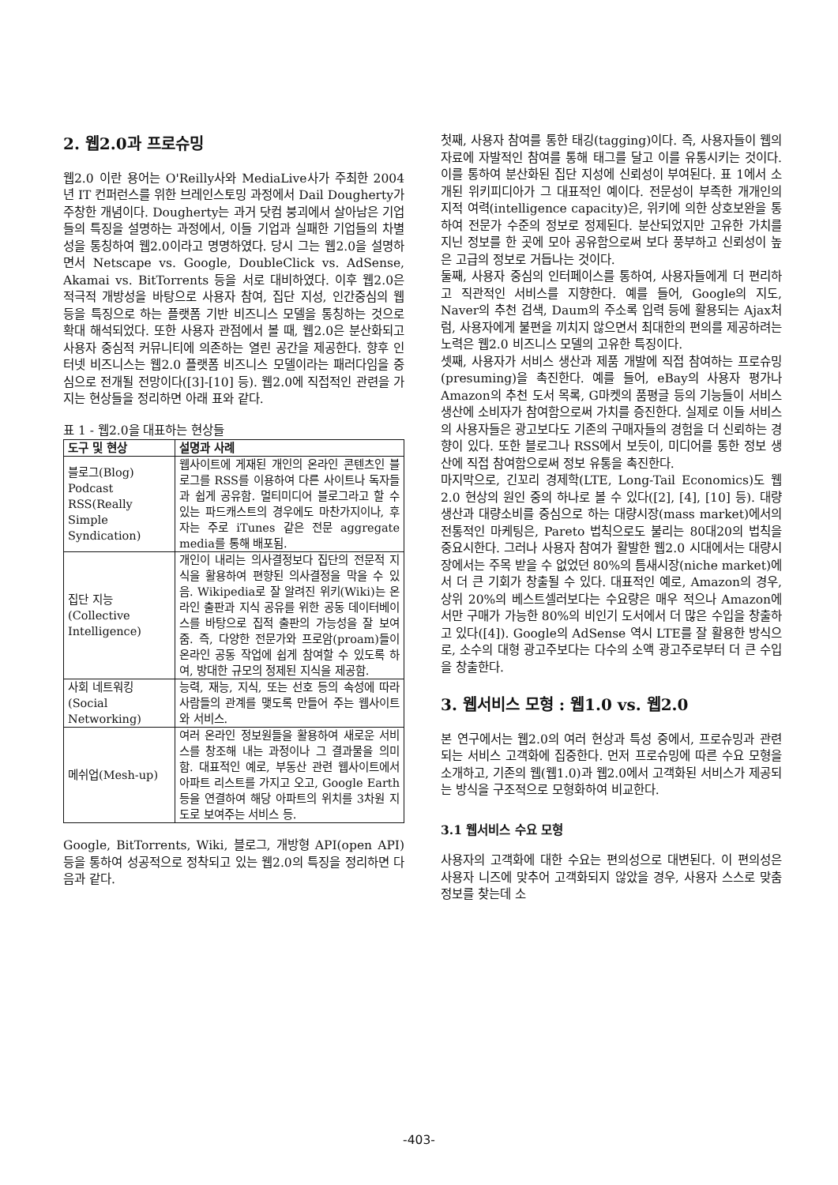2. 웹2.0과 프로슈밍
웹2.0 이란 용어는 O'Reilly사와 MediaLive사가 주최한 2004년 IT 컨퍼런스를 위한 브레인스토밍 과정에서 Dail Dougherty가 주창한 개념이다. Dougherty는 과거 닷컴 붕괴에서 살아남은 기업들의 특징을 설명하는 과정에서, 이들 기업과 실패한 기업들의 차별성을 통칭하여 웹2.0이라고 명명하였다. 당시 그는 웹2.0을 설명하면서 Netscape vs. Google, DoubleClick vs. AdSense, Akamai vs. BitTorrents 등을 서로 대비하였다. 이후 웹2.0은 적극적 개방성을 바탕으로 사용자 참여, 집단 지성, 인간중심의 웹 등을 특징으로 하는 플랫폼 기반 비즈니스 모델을 통칭하는 것으로 확대 해석되었다. 또한 사용자 관점에서 볼 때, 웹2.0은 분산화되고 사용자 중심적 커뮤니티에 의존하는 열린 공간을 제공한다. 향후 인터넷 비즈니스는 웹2.0 플랫폼 비즈니스 모델이라는 패러다임을 중심으로 전개될 전망이다([3]-[10] 등). 웹2.0에 직접적인 관련을 가지는 현상들을 정리하면 아래 표와 같다.
표 1 - 웹2.0을 대표하는 현상들
| 도구 및 현상 | 설명과 사례 |
| --- | --- |
| 블로그(Blog) Podcast RSS(Really Simple Syndication) | 웹사이트에 게재된 개인의 온라인 콘텐츠인 블로그를 RSS를 이용하여 다른 사이트나 독자들과 쉽게 공유함. 멀티미디어 블로그라고 할 수 있는 파드캐스트의 경우에도 마찬가지이나, 후자는 주로 iTunes 같은 전문 aggregate media를 통해 배포됨. |
| 집단 지능 (Collective Intelligence) | 개인이 내리는 의사결정보다 집단의 전문적 지식을 활용하여 편향된 의사결정을 막을 수 있음. Wikipedia로 잘 알려진 위키(Wiki)는 온라인 출판과 지식 공유를 위한 공동 데이터베이스를 바탕으로 집적 출판의 가능성을 잘 보여줌. 즉, 다양한 전문가와 프로암(proam)들이 온라인 공동 작업에 쉽게 참여할 수 있도록 하여, 방대한 규모의 정제된 지식을 제공함. |
| 사회 네트워킹 (Social Networking) | 능력, 재능, 지식, 또는 선호 등의 속성에 따라 사람들의 관계를 맺도록 만들어 주는 웹사이트와 서비스. |
| 메쉬업(Mesh-up) | 여러 온라인 정보원들을 활용하여 새로운 서비스를 창조해 내는 과정이나 그 결과물을 의미함. 대표적인 예로, 부동산 관련 웹사이트에서 아파트 리스트를 가지고 오고, Google Earth 등을 연결하여 해당 아파트의 위치를 3차원 지도로 보여주는 서비스 등. |
Google, BitTorrents, Wiki, 블로그, 개방형 API(open API) 등을 통하여 성공적으로 정착되고 있는 웹2.0의 특징을 정리하면 다음과 같다.
첫째, 사용자 참여를 통한 태깅(tagging)이다. 즉, 사용자들이 웹의 자료에 자발적인 참여를 통해 태그를 달고 이를 유통시키는 것이다. 이를 통하여 분산화된 집단 지성에 신뢰성이 부여된다. 표 1에서 소개된 위키피디아가 그 대표적인 예이다. 전문성이 부족한 개개인의 지적 여력(intelligence capacity)은, 위키에 의한 상호보완을 통하여 전문가 수준의 정보로 정제된다. 분산되었지만 고유한 가치를 지닌 정보를 한 곳에 모아 공유함으로써 보다 풍부하고 신뢰성이 높은 고급의 정보로 거듭나는 것이다.
둘째, 사용자 중심의 인터페이스를 통하여, 사용자들에게 더 편리하고 직관적인 서비스를 지향한다. 예를 들어, Google의 지도, Naver의 추천 검색, Daum의 주소록 입력 등에 활용되는 Ajax처럼, 사용자에게 불편을 끼치지 않으면서 최대한의 편의를 제공하려는 노력은 웹2.0 비즈니스 모델의 고유한 특징이다.
셋째, 사용자가 서비스 생산과 제품 개발에 직접 참여하는 프로슈밍(presuming)을 촉진한다. 예를 들어, eBay의 사용자 평가나 Amazon의 추천 도서 목록, G마켓의 품평글 등의 기능들이 서비스 생산에 소비자가 참여함으로써 가치를 증진한다. 실제로 이들 서비스의 사용자들은 광고보다도 기존의 구매자들의 경험을 더 신뢰하는 경향이 있다. 또한 블로그나 RSS에서 보듯이, 미디어를 통한 정보 생산에 직접 참여함으로써 정보 유통을 촉진한다.
마지막으로, 긴꼬리 경제학(LTE, Long-Tail Economics)도 웹2.0 현상의 원인 중의 하나로 볼 수 있다([2], [4], [10] 등). 대량생산과 대량소비를 중심으로 하는 대량시장(mass market)에서의 전통적인 마케팅은, Pareto 법칙으로도 불리는 80대20의 법칙을 중요시한다. 그러나 사용자 참여가 활발한 웹2.0 시대에서는 대량시장에서는 주목 받을 수 없었던 80%의 틈새시장(niche market)에서 더 큰 기회가 창출될 수 있다. 대표적인 예로, Amazon의 경우, 상위 20%의 베스트셀러보다는 수요량은 매우 적으나 Amazon에서만 구매가 가능한 80%의 비인기 도서에서 더 많은 수입을 창출하고 있다([4]). Google의 AdSense 역시 LTE를 잘 활용한 방식으로, 소수의 대형 광고주보다는 다수의 소액 광고주로부터 더 큰 수입을 창출한다.
3. 웹서비스 모형 : 웹1.0 vs. 웹2.0
본 연구에서는 웹2.0의 여러 현상과 특성 중에서, 프로슈밍과 관련되는 서비스 고객화에 집중한다. 먼저 프로슈밍에 따른 수요 모형을 소개하고, 기존의 웹(웹1.0)과 웹2.0에서 고객화된 서비스가 제공되는 방식을 구조적으로 모형화하여 비교한다.
3.1 웹서비스 수요 모형
사용자의 고객화에 대한 수요는 편의성으로 대변된다. 이 편의성은 사용자 니즈에 맞추어 고객화되지 않았을 경우, 사용자 스스로 맞춤정보를 찾는데 소
-403-